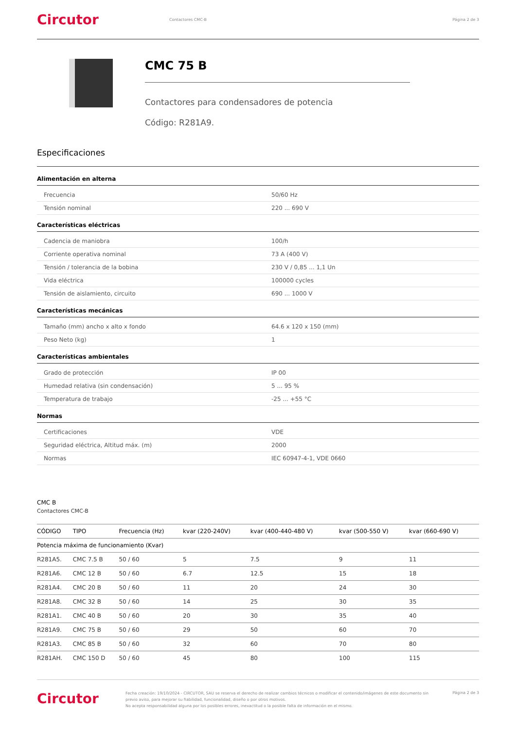Circutor
Contactores CMC-B Página 2 de 3
CMC 75 B
Contactores para condensadores de potencia
Código: R281A9.
Especificaciones
Alimentación en alterna
| Frecuencia | 50/60 Hz |
| Tensión nominal | 220 ... 690 V |
Características eléctricas
| Cadencia de maniobra | 100/h |
| Corriente operativa nominal | 73 A (400 V) |
| Tensión / tolerancia de la bobina | 230 V / 0,85 ... 1,1 Un |
| Vida eléctrica | 100000 cycles |
| Tensión de aislamiento, circuito | 690 ... 1000 V |
Características mecánicas
| Tamaño (mm) ancho x alto x fondo | 64.6 x 120 x 150 (mm) |
| Peso Neto (kg) | 1 |
Características ambientales
| Grado de protección | IP 00 |
| Humedad relativa (sin condensación) | 5 ... 95 % |
| Temperatura de trabajo | -25 ... +55 °C |
Normas
| Certificaciones | VDE |
| Seguridad eléctrica, Altitud máx. (m) | 2000 |
| Normas | IEC 60947-4-1, VDE 0660 |
CMC B
Contactores CMC-B
| CÓDIGO | TIPO | Frecuencia (Hz) | kvar (220-240V) | kvar (400-440-480 V) | kvar (500-550 V) | kvar (660-690 V) |
| --- | --- | --- | --- | --- | --- | --- |
| Potencia máxima de funcionamiento (Kvar) | | | | | | |
| R281A5. | CMC 7.5 B | 50 / 60 | 5 | 7.5 | 9 | 11 |
| R281A6. | CMC 12 B | 50 / 60 | 6.7 | 12.5 | 15 | 18 |
| R281A4. | CMC 20 B | 50 / 60 | 11 | 20 | 24 | 30 |
| R281A8. | CMC 32 B | 50 / 60 | 14 | 25 | 30 | 35 |
| R281A1. | CMC 40 B | 50 / 60 | 20 | 30 | 35 | 40 |
| R281A9. | CMC 75 B | 50 / 60 | 29 | 50 | 60 | 70 |
| R281A3. | CMC 85 B | 50 / 60 | 32 | 60 | 70 | 80 |
| R281AH. | CMC 150 D | 50 / 60 | 45 | 80 | 100 | 115 |
Circutor
Fecha creación: 19/10/2024 - CIRCUTOR, SAU se reserva el derecho de realizar cambios técnicos o modificar el contenido/imágenes de este documento sin previo aviso, para mejorar su fiabilidad, funcionalidad, diseño o por otros motivos.
No acepta responsabilidad alguna por los posibles errores, inexactitud o la posible falta de información en el mismo.
Página 2 de 3